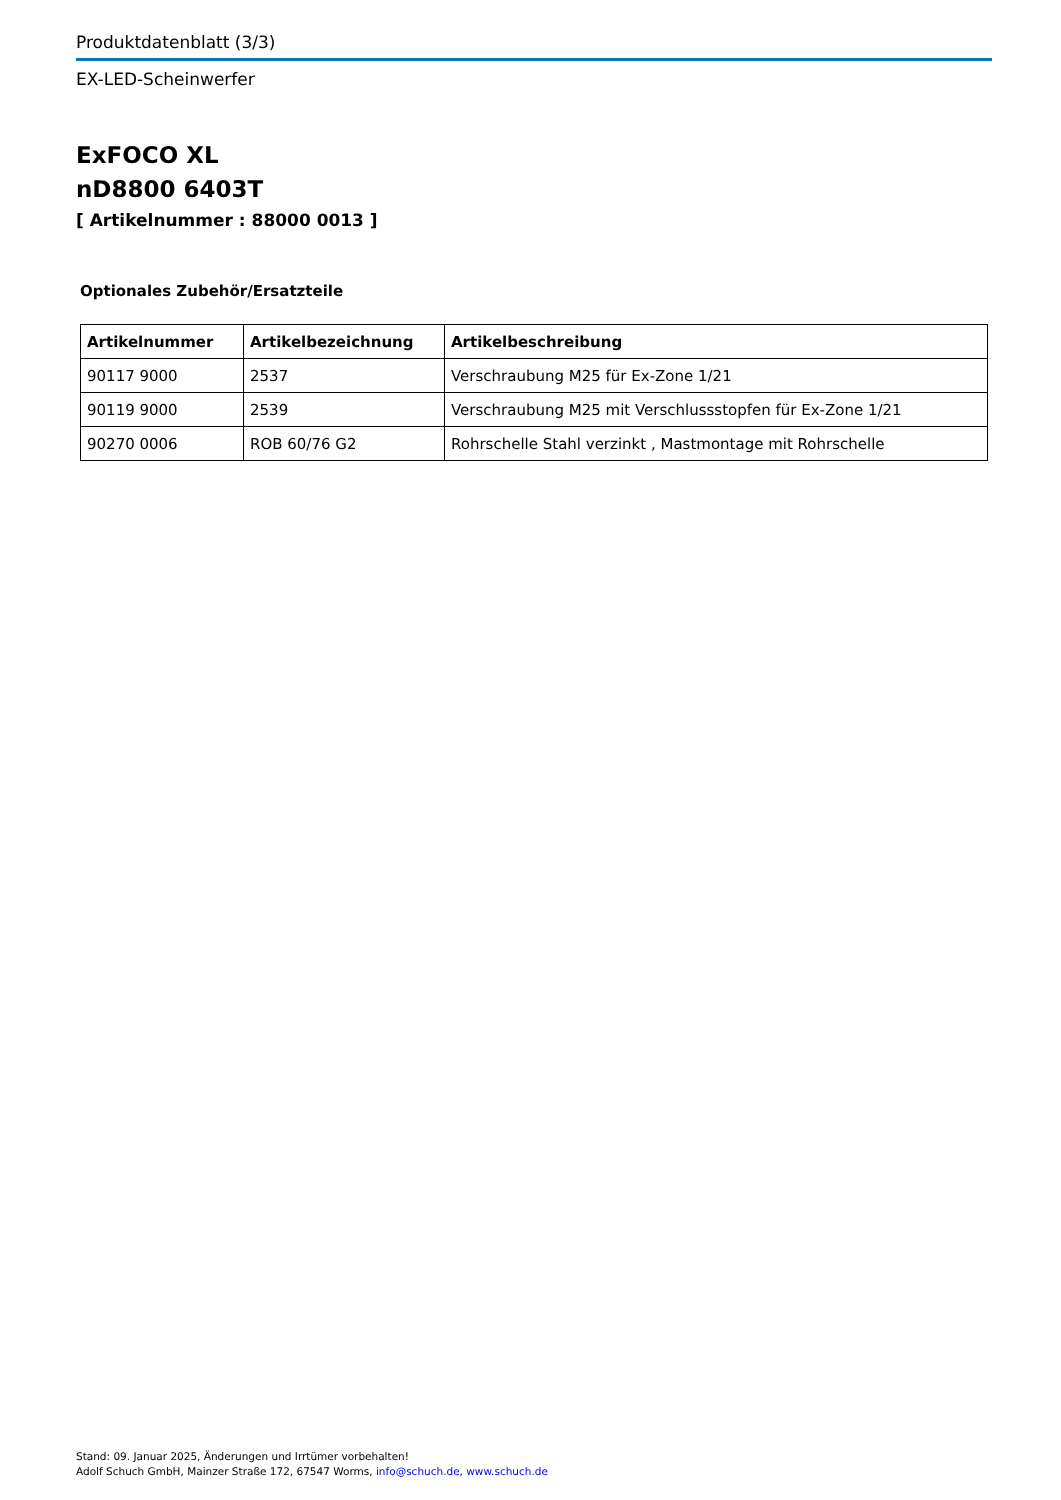Produktdatenblatt (3/3)
EX-LED-Scheinwerfer
ExFOCO XL
nD8800 6403T
[ Artikelnummer : 88000 0013 ]
Optionales Zubehör/Ersatzteile
| Artikelnummer | Artikelbezeichnung | Artikelbeschreibung |
| --- | --- | --- |
| 90117 9000 | 2537 | Verschraubung M25 für Ex-Zone 1/21 |
| 90119 9000 | 2539 | Verschraubung M25 mit Verschlussstopfen für Ex-Zone 1/21 |
| 90270 0006 | ROB 60/76 G2 | Rohrschelle Stahl verzinkt , Mastmontage mit Rohrschelle |
Stand: 09. Januar 2025, Änderungen und Irrtümer vorbehalten!
Adolf Schuch GmbH, Mainzer Straße 172, 67547 Worms, info@schuch.de, www.schuch.de